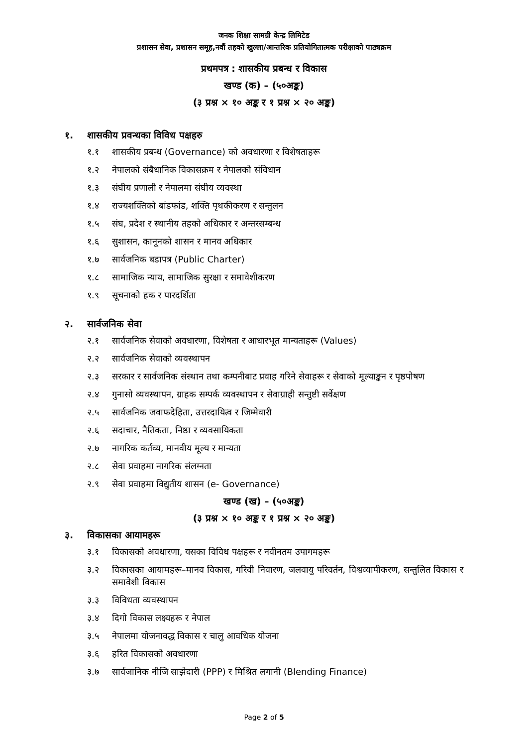जनक शिक्षा सामग्री केन्द्र लिमिटेड
प्रशासन सेवा, प्रशासन समूह,नवौं तहको खुल्ला/आन्तरिक प्रतियोगितात्मक परीक्षाको पाठ्यक्रम
प्रथमपत्र : शासकीय प्रबन्ध र विकास
खण्ड (क) – (५०अङ्क)
(३ प्रश्न × १० अङ्क र १ प्रश्न × २० अङ्क)
१. शासकीय प्रवन्धका विविध पक्षहरु
१.१ शासकीय प्रबन्ध (Governance) को अवधारणा र विशेषताहरू
१.२ नेपालको संबैधानिक विकासक्रम र नेपालको संविधान
१.३ संघीय प्रणाली र नेपालमा संघीय व्यवस्था
१.४ राज्यशक्तिको बांडफांड, शक्ति पृथकीकरण र सन्तुलन
१.५ संघ, प्रदेश र स्थानीय तहको अधिकार र अन्तरसम्बन्ध
१.६ सुशासन, कानूनको शासन र मानव अधिकार
१.७ सार्वजनिक बडापत्र (Public Charter)
१.८ सामाजिक न्याय, सामाजिक सुरक्षा र समावेशीकरण
१.९ सूचनाको हक र पारदर्शिता
२. सार्वजनिक सेवा
२.१ सार्वजनिक सेवाको अवधारणा, विशेषता र आधारभूत मान्यताहरू (Values)
२.२ सार्वजनिक सेवाको व्यवस्थापन
२.३ सरकार र सार्वजनिक संस्थान तथा कम्पनीबाट प्रवाह गरिने सेवाहरू र सेवाको मूल्याङ्कन र पृष्ठपोषण
२.४ गुनासो व्यवस्थापन, ग्राहक सम्पर्क व्यवस्थापन र सेवाग्राही सन्तुष्टी सर्वेक्षण
२.५ सार्वजनिक जवाफदेहिता, उत्तरदायित्व र जिम्मेवारी
२.६ सदाचार, नैतिकता, निष्ठा र व्यवसायिकता
२.७ नागरिक कर्तव्य, मानवीय मूल्य र मान्यता
२.८ सेवा प्रवाहमा नागरिक संलग्नता
२.९ सेवा प्रवाहमा विद्युतीय शासन (e- Governance)
खण्ड (ख) – (५०अङ्क)
(३ प्रश्न × १० अङ्क र १ प्रश्न × २० अङ्क)
३. विकासका आयामहरू
३.१ विकासको अवधारणा, यसका विविध पक्षहरू र नवीनतम उपागमहरू
३.२ विकासका आयामहरू–मानव विकास, गरिवी निवारण, जलवायु परिवर्तन, विश्वव्यापीकरण, सन्तुलित विकास र समावेशी विकास
३.३ विविधता व्यवस्थापन
३.४ दिगो विकास लक्ष्यहरू र नेपाल
३.५ नेपालमा योजनावद्ध विकास र चालु आवधिक योजना
३.६ हरित विकासको अवधारणा
३.७ सार्वजानिक नीजि साझेदारी (PPP) र मिश्रित लगानी (Blending Finance)
Page 2 of 5